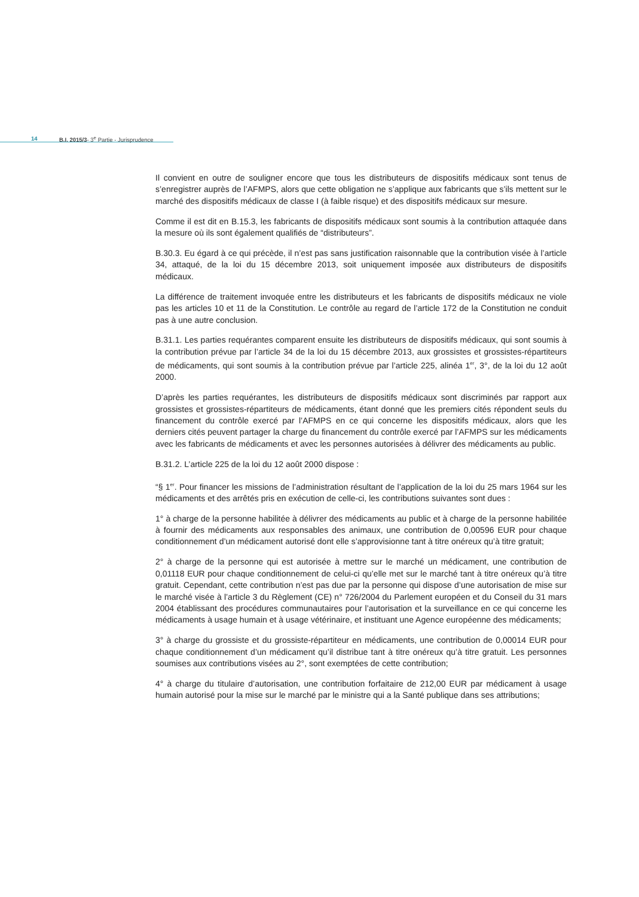14 B.I. 2015/3- 3<sup>e</sup> Partie - Jurisprudence
Il convient en outre de souligner encore que tous les distributeurs de dispositifs médicaux sont tenus de s’enregistrer auprès de l’AFMPS, alors que cette obligation ne s’applique aux fabricants que s’ils mettent sur le marché des dispositifs médicaux de classe I (à faible risque) et des dispositifs médicaux sur mesure.
Comme il est dit en B.15.3, les fabricants de dispositifs médicaux sont soumis à la contribution attaquée dans la mesure où ils sont également qualifiés de “distributeurs”.
B.30.3. Eu égard à ce qui précède, il n’est pas sans justification raisonnable que la contribution visée à l’article 34, attaqué, de la loi du 15 décembre 2013, soit uniquement imposée aux distributeurs de dispositifs médicaux.
La différence de traitement invoquée entre les distributeurs et les fabricants de dispositifs médicaux ne viole pas les articles 10 et 11 de la Constitution. Le contrôle au regard de l’article 172 de la Constitution ne conduit pas à une autre conclusion.
B.31.1. Les parties requérantes comparent ensuite les distributeurs de dispositifs médicaux, qui sont soumis à la contribution prévue par l’article 34 de la loi du 15 décembre 2013, aux grossistes et grossistes-répartiteurs de médicaments, qui sont soumis à la contribution prévue par l’article 225, alinéa 1<sup>er</sup>, 3°, de la loi du 12 août 2000.
D’après les parties requérantes, les distributeurs de dispositifs médicaux sont discriminés par rapport aux grossistes et grossistes-répartiteurs de médicaments, étant donné que les premiers cités répondent seuls du financement du contrôle exercé par l’AFMPS en ce qui concerne les dispositifs médicaux, alors que les derniers cités peuvent partager la charge du financement du contrôle exercé par l’AFMPS sur les médicaments avec les fabricants de médicaments et avec les personnes autorisées à délivrer des médicaments au public.
B.31.2. L’article 225 de la loi du 12 août 2000 dispose :
“§ 1<sup>er</sup>. Pour financer les missions de l’administration résultant de l’application de la loi du 25 mars 1964 sur les médicaments et des arrêtés pris en exécution de celle-ci, les contributions suivantes sont dues :
1° à charge de la personne habilitée à délivrer des médicaments au public et à charge de la personne habilitée à fournir des médicaments aux responsables des animaux, une contribution de 0,00596 EUR pour chaque conditionnement d’un médicament autorisé dont elle s’approvisionne tant à titre onéreux qu’à titre gratuit;
2° à charge de la personne qui est autorisée à mettre sur le marché un médicament, une contribution de 0,01118 EUR pour chaque conditionnement de celui-ci qu’elle met sur le marché tant à titre onéreux qu’à titre gratuit. Cependant, cette contribution n’est pas due par la personne qui dispose d’une autorisation de mise sur le marché visée à l’article 3 du Règlement (CE) n° 726/2004 du Parlement européen et du Conseil du 31 mars 2004 établissant des procédures communautaires pour l’autorisation et la surveillance en ce qui concerne les médicaments à usage humain et à usage vétérinaire, et instituant une Agence européenne des médicaments;
3° à charge du grossiste et du grossiste-répartiteur en médicaments, une contribution de 0,00014 EUR pour chaque conditionnement d’un médicament qu’il distribue tant à titre onéreux qu’à titre gratuit. Les personnes soumises aux contributions visées au 2°, sont exemptées de cette contribution;
4° à charge du titulaire d’autorisation, une contribution forfaitaire de 212,00 EUR par médicament à usage humain autorisé pour la mise sur le marché par le ministre qui a la Santé publique dans ses attributions;